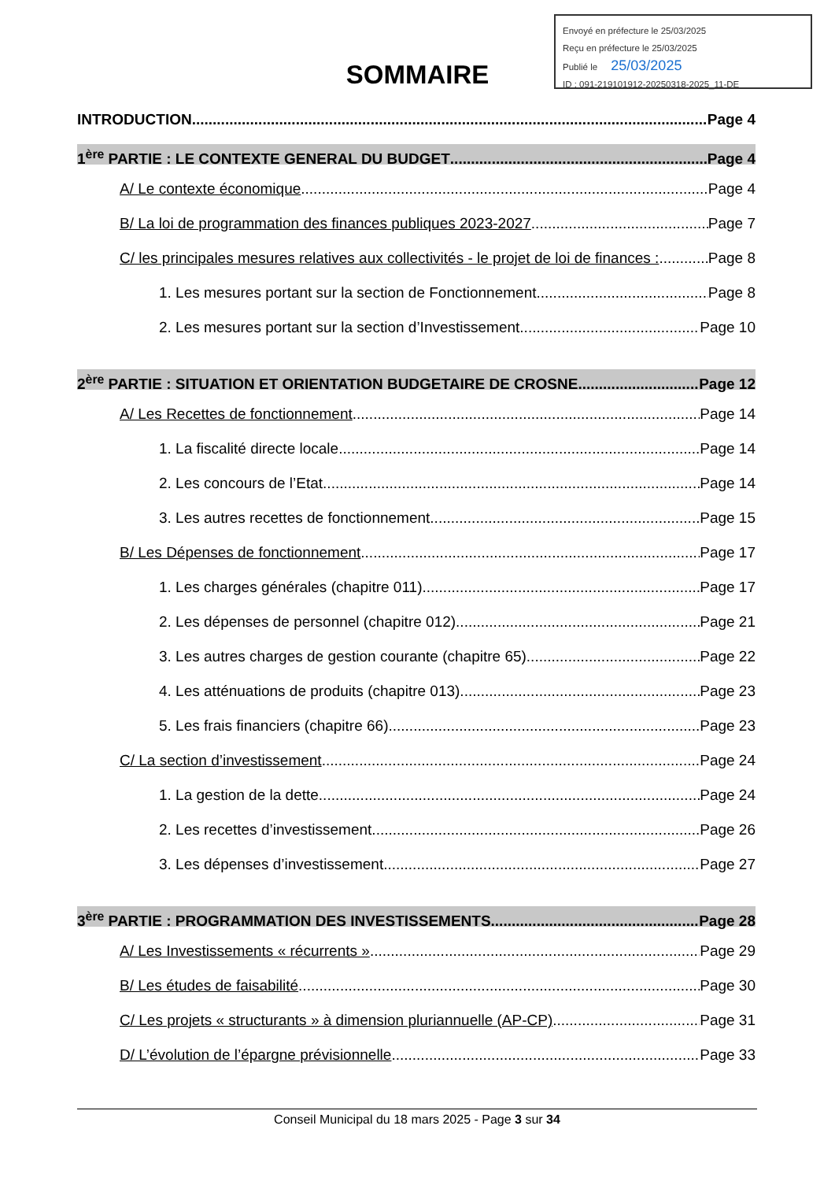Envoyé en préfecture le 25/03/2025
Reçu en préfecture le 25/03/2025
Publié le 25/03/2025
ID : 091-219101912-20250318-2025_11-DE
SOMMAIRE
INTRODUCTION Page 4
1<sup>ère</sup> PARTIE : LE CONTEXTE GENERAL DU BUDGET Page 4
A/ Le contexte économique Page 4
B/ La loi de programmation des finances publiques 2023-2027 Page 7
C/ les principales mesures relatives aux collectivités - le projet de loi de finances : Page 8
1. Les mesures portant sur la section de Fonctionnement Page 8
2. Les mesures portant sur la section d’Investissement Page 10
2<sup>ère</sup> PARTIE : SITUATION ET ORIENTATION BUDGETAIRE DE CROSNE Page 12
A/ Les Recettes de fonctionnement Page 14
1. La fiscalité directe locale Page 14
2. Les concours de l’Etat Page 14
3. Les autres recettes de fonctionnement Page 15
B/ Les Dépenses de fonctionnement Page 17
1. Les charges générales (chapitre 011) Page 17
2. Les dépenses de personnel (chapitre 012) Page 21
3. Les autres charges de gestion courante (chapitre 65) Page 22
4. Les atténuations de produits (chapitre 013) Page 23
5. Les frais financiers (chapitre 66) Page 23
C/ La section d’investissement Page 24
1. La gestion de la dette Page 24
2. Les recettes d’investissement Page 26
3. Les dépenses d’investissement Page 27
3<sup>ère</sup> PARTIE : PROGRAMMATION DES INVESTISSEMENTS Page 28
A/ Les Investissements « récurrents » Page 29
B/ Les études de faisabilité Page 30
C/ Les projets « structurants » à dimension pluriannuelle (AP-CP) Page 31
D/ L’évolution de l’épargne prévisionnelle Page 33
Conseil Municipal du 18 mars 2025 - Page 3 sur 34